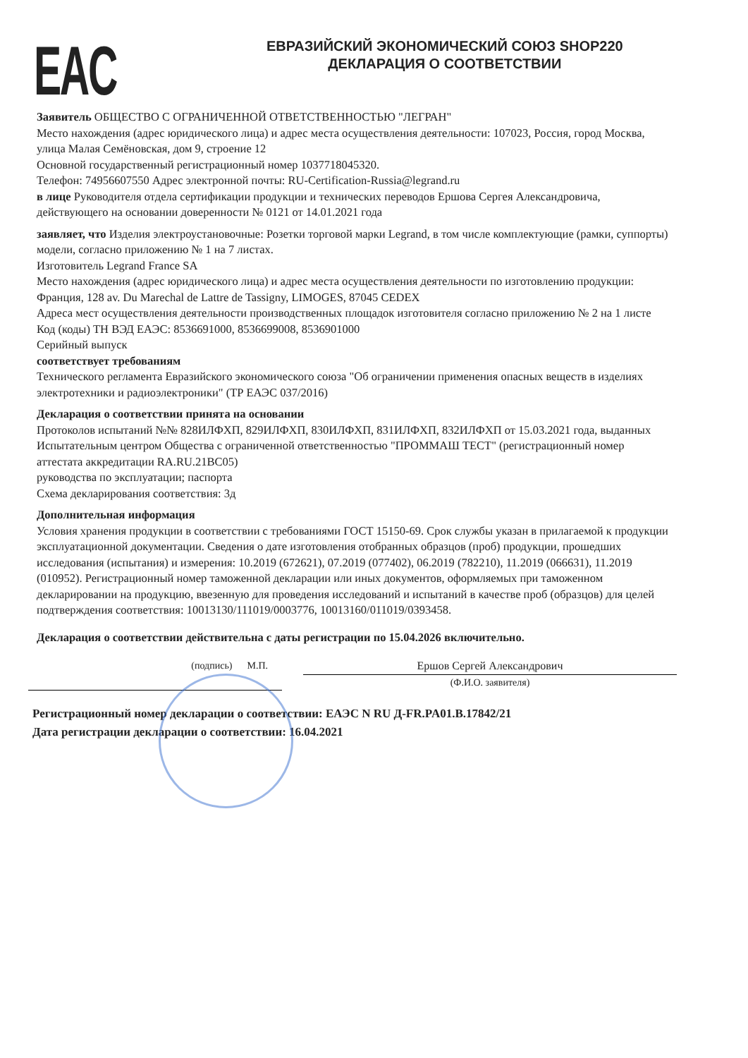EAC
ЕВРАЗИЙСКИЙ ЭКОНОМИЧЕСКИЙ СОЮЗ SHOP220
ДЕКЛАРАЦИЯ О СООТВЕТСТВИИ
Заявитель ОБЩЕСТВО С ОГРАНИЧЕННОЙ ОТВЕТСТВЕННОСТЬЮ "ЛЕГРАН"
Место нахождения (адрес юридического лица) и адрес места осуществления деятельности: 107023, Россия, город Москва, улица Малая Семёновская, дом 9, строение 12
Основной государственный регистрационный номер 1037718045320.
Телефон: 74956607550 Адрес электронной почты: RU-Certification-Russia@legrand.ru
в лице Руководителя отдела сертификации продукции и технических переводов Ершова Сергея Александровича, действующего на основании доверенности № 0121 от 14.01.2021 года
заявляет, что Изделия электроустановочные: Розетки торговой марки Legrand, в том числе комплектующие (рамки, суппорты) модели, согласно приложению № 1 на 7 листах.
Изготовитель Legrand France SA
Место нахождения (адрес юридического лица) и адрес места осуществления деятельности по изготовлению продукции: Франция, 128 av. Du Marechal de Lattre de Tassigny, LIMOGES, 87045 CEDEX
Адреса мест осуществления деятельности производственных площадок изготовителя согласно приложению № 2 на 1 листе
Код (коды) ТН ВЭД ЕАЭС: 8536691000, 8536699008, 8536901000
Серийный выпуск
соответствует требованиям
Технического регламента Евразийского экономического союза "Об ограничении применения опасных веществ в изделиях электротехники и радиоэлектроники" (ТР ЕАЭС 037/2016)
Декларация о соответствии принята на основании
Протоколов испытаний №№ 828ИЛФХП, 829ИЛФХП, 830ИЛФХП, 831ИЛФХП, 832ИЛФХП от 15.03.2021 года, выданных Испытательным центром Общества с ограниченной ответственностью "ПРОММАШ ТЕСТ" (регистрационный номер аттестата аккредитации RA.RU.21ВС05)
руководства по эксплуатации; паспорта
Схема декларирования соответствия: 3д
Дополнительная информация
Условия хранения продукции в соответствии с требованиями ГОСТ 15150-69. Срок службы указан в прилагаемой к продукции эксплуатационной документации. Сведения о дате изготовления отобранных образцов (проб) продукции, прошедших исследования (испытания) и измерения: 10.2019 (672621), 07.2019 (077402), 06.2019 (782210), 11.2019 (066631), 11.2019 (010952). Регистрационный номер таможенной декларации или иных документов, оформляемых при таможенном декларировании на продукцию, ввезенную для проведения исследований и испытаний в качестве проб (образцов) для целей подтверждения соответствия: 10013130/111019/0003776, 10013160/011019/0393458.
Декларация о соответствии действительна с даты регистрации по 15.04.2026 включительно.
(подпись) М.П. Ершов Сергей Александрович
(Ф.И.О. заявителя)
Регистрационный номер декларации о соответствии: ЕАЭС N RU Д-FR.PA01.B.17842/21
Дата регистрации декларации о соответствии: 16.04.2021